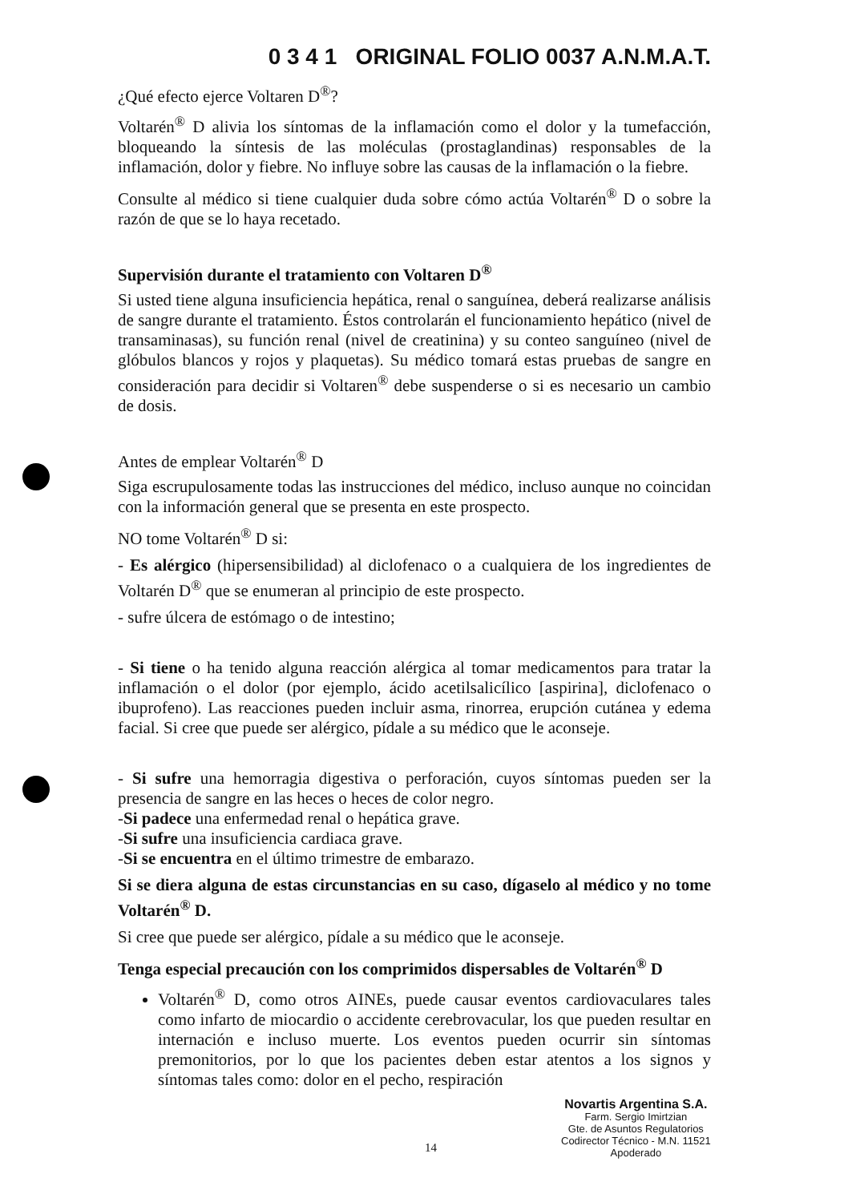0 3 4 1 ORIGINAL FOLIO 0037 A.N.M.A.T.
¿Qué efecto ejerce Voltaren D<sup>®</sup>?
Voltarén<sup>®</sup> D alivia los síntomas de la inflamación como el dolor y la tumefacción, bloqueando la síntesis de las moléculas (prostaglandinas) responsables de la inflamación, dolor y fiebre. No influye sobre las causas de la inflamación o la fiebre.
Consulte al médico si tiene cualquier duda sobre cómo actúa Voltarén<sup>®</sup> D o sobre la razón de que se lo haya recetado.
Supervisión durante el tratamiento con Voltaren D<sup>®</sup>
Si usted tiene alguna insuficiencia hepática, renal o sanguínea, deberá realizarse análisis de sangre durante el tratamiento. Éstos controlarán el funcionamiento hepático (nivel de transaminasas), su función renal (nivel de creatinina) y su conteo sanguíneo (nivel de glóbulos blancos y rojos y plaquetas). Su médico tomará estas pruebas de sangre en consideración para decidir si Voltaren<sup>®</sup> debe suspenderse o si es necesario un cambio de dosis.
Antes de emplear Voltarén<sup>®</sup> D
Siga escrupulosamente todas las instrucciones del médico, incluso aunque no coincidan con la información general que se presenta en este prospecto.
NO tome Voltarén<sup>®</sup> D si:
- Es alérgico (hipersensibilidad) al diclofenaco o a cualquiera de los ingredientes de Voltarén D<sup>®</sup> que se enumeran al principio de este prospecto.
- sufre úlcera de estómago o de intestino;
- Si tiene o ha tenido alguna reacción alérgica al tomar medicamentos para tratar la inflamación o el dolor (por ejemplo, ácido acetilsalicílico [aspirina], diclofenaco o ibuprofeno). Las reacciones pueden incluir asma, rinorrea, erupción cutánea y edema facial. Si cree que puede ser alérgico, pídale a su médico que le aconseje.
- Si sufre una hemorragia digestiva o perforación, cuyos síntomas pueden ser la presencia de sangre en las heces o heces de color negro.
-Si padece una enfermedad renal o hepática grave.
-Si sufre una insuficiencia cardiaca grave.
-Si se encuentra en el último trimestre de embarazo.
Si se diera alguna de estas circunstancias en su caso, dígaselo al médico y no tome Voltarén<sup>®</sup> D.
Si cree que puede ser alérgico, pídale a su médico que le aconseje.
Tenga especial precaución con los comprimidos dispersables de Voltarén<sup>®</sup> D
Voltarén<sup>®</sup> D, como otros AINEs, puede causar eventos cardiovaculares tales como infarto de miocardio o accidente cerebrovacular, los que pueden resultar en internación e incluso muerte. Los eventos pueden ocurrir sin síntomas premonitorios, por lo que los pacientes deben estar atentos a los signos y síntomas tales como: dolor en el pecho, respiración
Novartis Argentina S.A.
Farm. Sergio Imirtzian
Gte. de Asuntos Regulatorios
Codirector Técnico - M.N. 11521
Apoderado
14